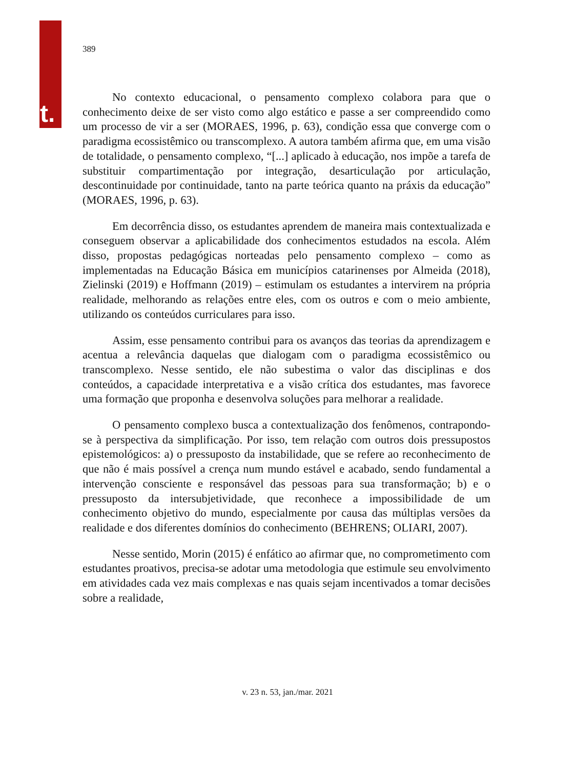t.
389
No contexto educacional, o pensamento complexo colabora para que o conhecimento deixe de ser visto como algo estático e passe a ser compreendido como um processo de vir a ser (MORAES, 1996, p. 63), condição essa que converge com o paradigma ecossistêmico ou transcomplexo. A autora também afirma que, em uma visão de totalidade, o pensamento complexo, “[...] aplicado à educação, nos impõe a tarefa de substituir compartimentação por integração, desarticulação por articulação, descontinuidade por continuidade, tanto na parte teórica quanto na práxis da educação” (MORAES, 1996, p. 63).
Em decorrência disso, os estudantes aprendem de maneira mais contextualizada e conseguem observar a aplicabilidade dos conhecimentos estudados na escola. Além disso, propostas pedagógicas norteadas pelo pensamento complexo – como as implementadas na Educação Básica em municípios catarinenses por Almeida (2018), Zielinski (2019) e Hoffmann (2019) – estimulam os estudantes a intervirem na própria realidade, melhorando as relações entre eles, com os outros e com o meio ambiente, utilizando os conteúdos curriculares para isso.
Assim, esse pensamento contribui para os avanços das teorias da aprendizagem e acentua a relevância daquelas que dialogam com o paradigma ecossistêmico ou transcomplexo. Nesse sentido, ele não subestima o valor das disciplinas e dos conteúdos, a capacidade interpretativa e a visão crítica dos estudantes, mas favorece uma formação que proponha e desenvolva soluções para melhorar a realidade.
O pensamento complexo busca a contextualização dos fenômenos, contrapondo-se à perspectiva da simplificação. Por isso, tem relação com outros dois pressupostos epistemológicos: a) o pressuposto da instabilidade, que se refere ao reconhecimento de que não é mais possível a crença num mundo estável e acabado, sendo fundamental a intervenção consciente e responsável das pessoas para sua transformação; b) e o pressuposto da intersubjetividade, que reconhece a impossibilidade de um conhecimento objetivo do mundo, especialmente por causa das múltiplas versões da realidade e dos diferentes domínios do conhecimento (BEHRENS; OLIARI, 2007).
Nesse sentido, Morin (2015) é enfático ao afirmar que, no comprometimento com estudantes proativos, precisa-se adotar uma metodologia que estimule seu envolvimento em atividades cada vez mais complexas e nas quais sejam incentivados a tomar decisões sobre a realidade,
v. 23 n. 53, jan./mar. 2021